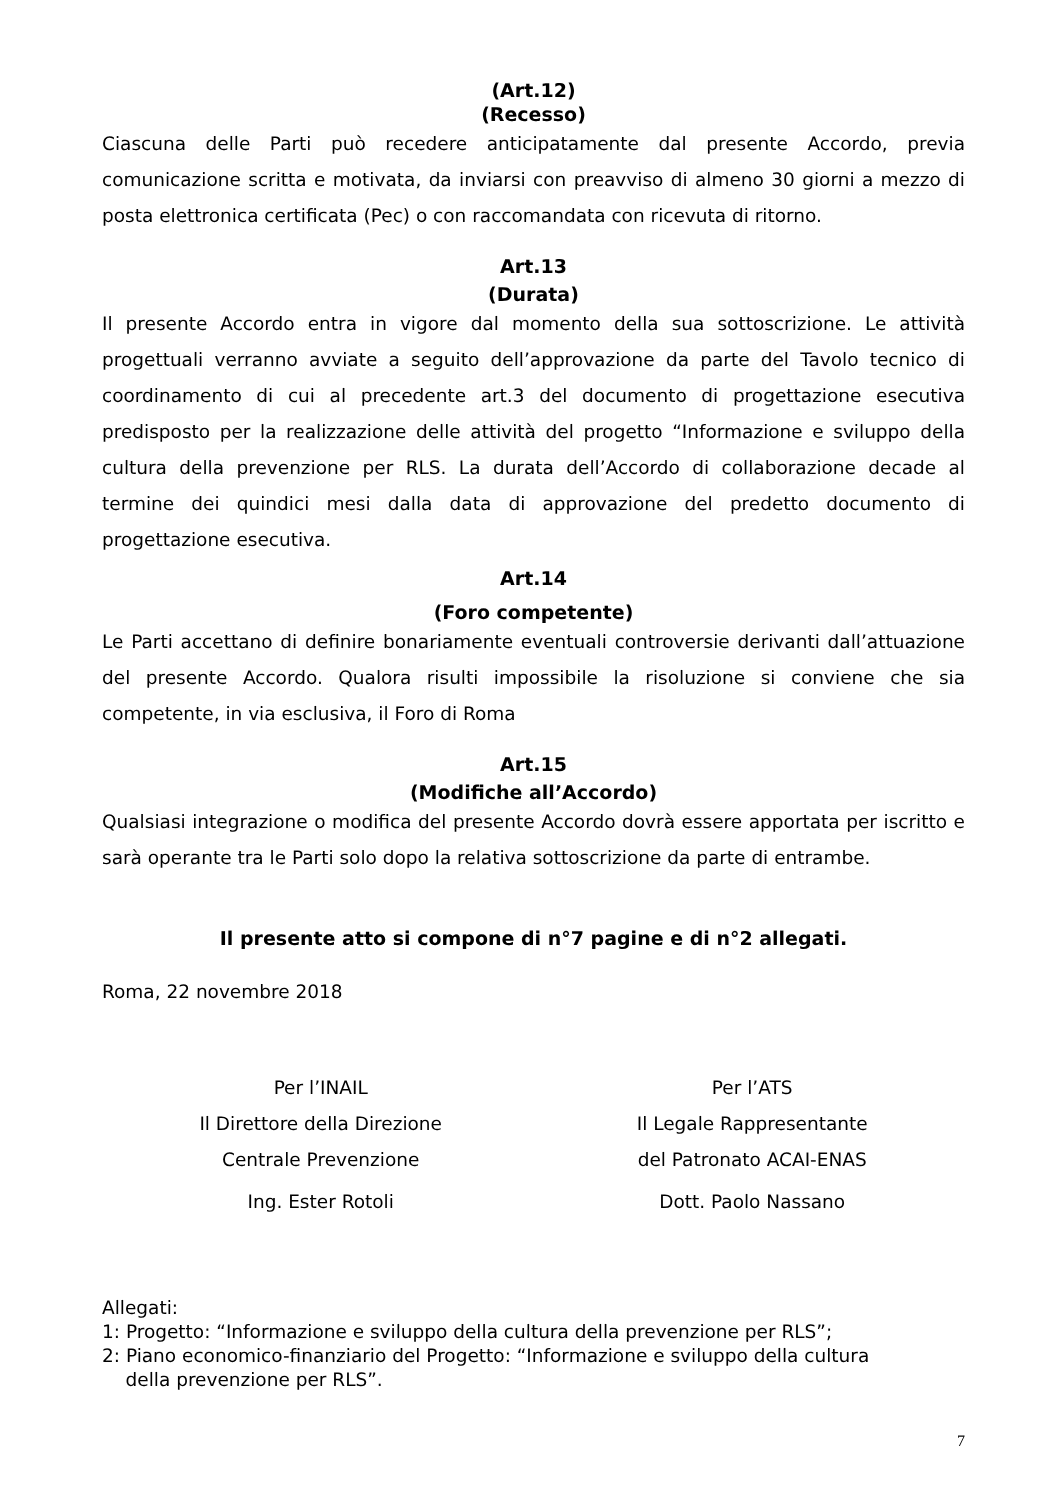(Art.12)
(Recesso)
Ciascuna delle Parti può recedere anticipatamente dal presente Accordo, previa comunicazione scritta e motivata, da inviarsi con preavviso di almeno 30 giorni a mezzo di posta elettronica certificata (Pec) o con raccomandata con ricevuta di ritorno.
Art.13
(Durata)
Il presente Accordo entra in vigore dal momento della sua sottoscrizione. Le attività progettuali verranno avviate a seguito dell’approvazione da parte del Tavolo tecnico di coordinamento di cui al precedente art.3 del documento di progettazione esecutiva predisposto per la realizzazione delle attività del progetto “Informazione e sviluppo della cultura della prevenzione per RLS. La durata dell’Accordo di collaborazione decade al termine dei quindici mesi dalla data di approvazione del predetto documento di progettazione esecutiva.
Art.14
(Foro competente)
Le Parti accettano di definire bonariamente eventuali controversie derivanti dall’attuazione del presente Accordo. Qualora risulti impossibile la risoluzione si conviene che sia competente, in via esclusiva, il Foro di Roma
Art.15
(Modifiche all’Accordo)
Qualsiasi integrazione o modifica del presente Accordo dovrà essere apportata per iscritto e sarà operante tra le Parti solo dopo la relativa sottoscrizione da parte di entrambe.
Il presente atto si compone di n°7 pagine e di n°2 allegati.
Roma, 22 novembre 2018
Per l’INAIL
Il Direttore della Direzione
Centrale Prevenzione
Ing. Ester Rotoli
Per l’ATS
Il Legale Rappresentante
del Patronato ACAI-ENAS
Dott. Paolo Nassano
Allegati:
1: Progetto: “Informazione e sviluppo della cultura della prevenzione per RLS”;
2: Piano economico-finanziario del Progetto: “Informazione e sviluppo della cultura
della prevenzione per RLS”.
7